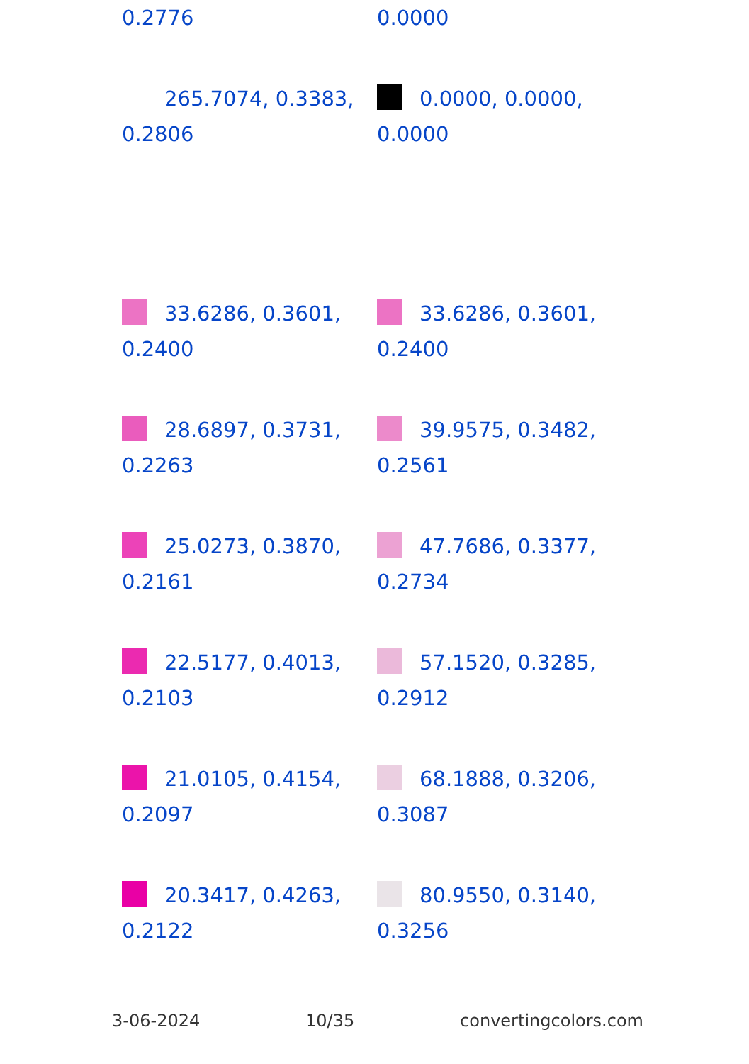0.2776 0.0000
265.7074, 0.3383, 0.2806
0.0000, 0.0000, 0.0000
33.6286, 0.3601, 0.2400
33.6286, 0.3601, 0.2400
28.6897, 0.3731, 0.2263
39.9575, 0.3482, 0.2561
25.0273, 0.3870, 0.2161
47.7686, 0.3377, 0.2734
22.5177, 0.4013, 0.2103
57.1520, 0.3285, 0.2912
21.0105, 0.4154, 0.2097
68.1888, 0.3206, 0.3087
20.3417, 0.4263, 0.2122
80.9550, 0.3140, 0.3256
3-06-2024 10/35 convertingcolors.com